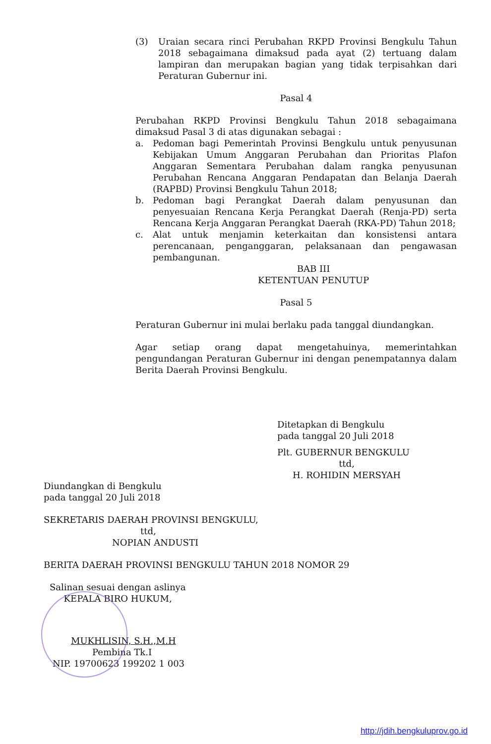(3) Uraian secara rinci Perubahan RKPD Provinsi Bengkulu Tahun 2018 sebagaimana dimaksud pada ayat (2) tertuang dalam lampiran dan merupakan bagian yang tidak terpisahkan dari Peraturan Gubernur ini.
Pasal 4
Perubahan RKPD Provinsi Bengkulu Tahun 2018 sebagaimana dimaksud Pasal 3 di atas digunakan sebagai :
a. Pedoman bagi Pemerintah Provinsi Bengkulu untuk penyusunan Kebijakan Umum Anggaran Perubahan dan Prioritas Plafon Anggaran Sementara Perubahan dalam rangka penyusunan Perubahan Rencana Anggaran Pendapatan dan Belanja Daerah (RAPBD) Provinsi Bengkulu Tahun 2018;
b. Pedoman bagi Perangkat Daerah dalam penyusunan dan penyesuaian Rencana Kerja Perangkat Daerah (Renja-PD) serta Rencana Kerja Anggaran Perangkat Daerah (RKA-PD) Tahun 2018;
c. Alat untuk menjamin keterkaitan dan konsistensi antara perencanaan, penganggaran, pelaksanaan dan pengawasan pembangunan.
BAB III
KETENTUAN PENUTUP
Pasal 5
Peraturan Gubernur ini mulai berlaku pada tanggal diundangkan.
Agar setiap orang dapat mengetahuinya, memerintahkan pengundangan Peraturan Gubernur ini dengan penempatannya dalam Berita Daerah Provinsi Bengkulu.
Ditetapkan di Bengkulu
pada tanggal 20 Juli 2018
Plt. GUBERNUR BENGKULU
ttd,
H. ROHIDIN MERSYAH
Diundangkan di Bengkulu
pada tanggal 20 Juli 2018
SEKRETARIS DAERAH PROVINSI BENGKULU,
ttd,
NOPIAN ANDUSTI
BERITA DAERAH PROVINSI BENGKULU TAHUN 2018 NOMOR 29
Salinan sesuai dengan aslinya
KEPALA BIRO HUKUM,
MUKHLISIN, S.H.,M.H
Pembina Tk.I
NIP. 19700623 199202 1 003
http://jdih.bengkuluprov.go.id